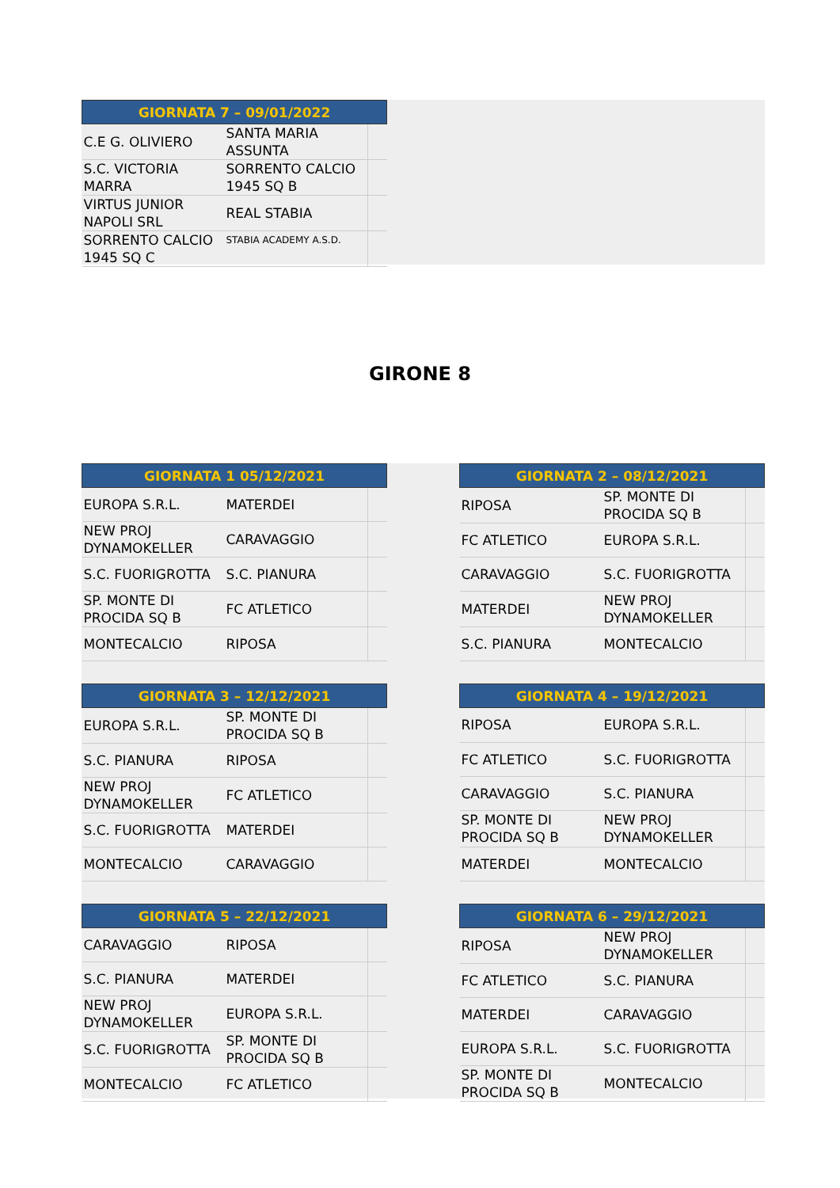| GIORNATA 7 – 09/01/2022 | | |
| --- | --- | --- |
| C.E G. OLIVIERO | SANTA MARIA ASSUNTA | |
| S.C. VICTORIA MARRA | SORRENTO CALCIO 1945 SQ B | |
| VIRTUS JUNIOR NAPOLI SRL | REAL STABIA | |
| SORRENTO CALCIO 1945 SQ C | STABIA ACADEMY A.S.D. | |
GIRONE 8
| GIORNATA 1 05/12/2021 | | |
| --- | --- | --- |
| EUROPA S.R.L. | MATERDEI | |
| NEW PROJ DYNAMOKELLER | CARAVAGGIO | |
| S.C. FUORIGROTTA | S.C. PIANURA | |
| SP. MONTE DI PROCIDA SQ B | FC ATLETICO | |
| MONTECALCIO | RIPOSA | |
| GIORNATA 2 – 08/12/2021 | | |
| --- | --- | --- |
| RIPOSA | SP. MONTE DI PROCIDA SQ B | |
| FC ATLETICO | EUROPA S.R.L. | |
| CARAVAGGIO | S.C. FUORIGROTTA | |
| MATERDEI | NEW PROJ DYNAMOKELLER | |
| S.C. PIANURA | MONTECALCIO | |
| GIORNATA 3 – 12/12/2021 | | |
| --- | --- | --- |
| EUROPA S.R.L. | SP. MONTE DI PROCIDA SQ B | |
| S.C. PIANURA | RIPOSA | |
| NEW PROJ DYNAMOKELLER | FC ATLETICO | |
| S.C. FUORIGROTTA | MATERDEI | |
| MONTECALCIO | CARAVAGGIO | |
| GIORNATA 4 – 19/12/2021 | | |
| --- | --- | --- |
| RIPOSA | EUROPA S.R.L. | |
| FC ATLETICO | S.C. FUORIGROTTA | |
| CARAVAGGIO | S.C. PIANURA | |
| SP. MONTE DI PROCIDA SQ B | NEW PROJ DYNAMOKELLER | |
| MATERDEI | MONTECALCIO | |
| GIORNATA 5 – 22/12/2021 | | |
| --- | --- | --- |
| CARAVAGGIO | RIPOSA | |
| S.C. PIANURA | MATERDEI | |
| NEW PROJ DYNAMOKELLER | EUROPA S.R.L. | |
| S.C. FUORIGROTTA | SP. MONTE DI PROCIDA SQ B | |
| MONTECALCIO | FC ATLETICO | |
| GIORNATA 6 – 29/12/2021 | | |
| --- | --- | --- |
| RIPOSA | NEW PROJ DYNAMOKELLER | |
| FC ATLETICO | S.C. PIANURA | |
| MATERDEI | CARAVAGGIO | |
| EUROPA S.R.L. | S.C. FUORIGROTTA | |
| SP. MONTE DI PROCIDA SQ B | MONTECALCIO | |